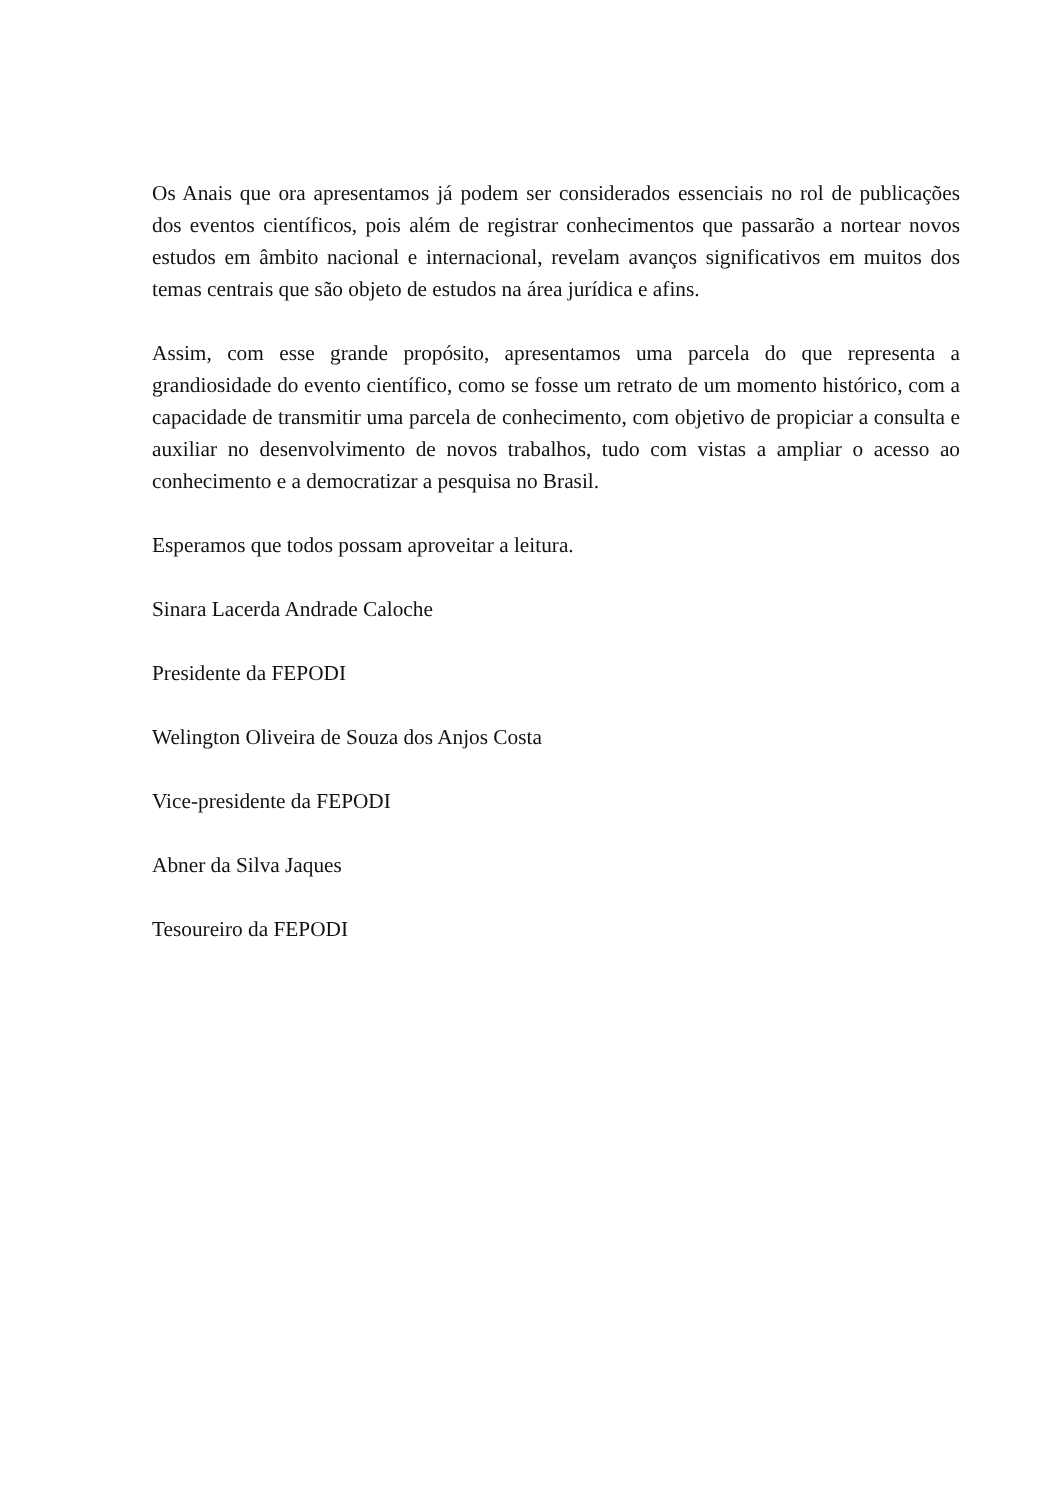Os Anais que ora apresentamos já podem ser considerados essenciais no rol de publicações dos eventos científicos, pois além de registrar conhecimentos que passarão a nortear novos estudos em âmbito nacional e internacional, revelam avanços significativos em muitos dos temas centrais que são objeto de estudos na área jurídica e afins.
Assim, com esse grande propósito, apresentamos uma parcela do que representa a grandiosidade do evento científico, como se fosse um retrato de um momento histórico, com a capacidade de transmitir uma parcela de conhecimento, com objetivo de propiciar a consulta e auxiliar no desenvolvimento de novos trabalhos, tudo com vistas a ampliar o acesso ao conhecimento e a democratizar a pesquisa no Brasil.
Esperamos que todos possam aproveitar a leitura.
Sinara Lacerda Andrade Caloche
Presidente da FEPODI
Welington Oliveira de Souza dos Anjos Costa
Vice-presidente da FEPODI
Abner da Silva Jaques
Tesoureiro da FEPODI